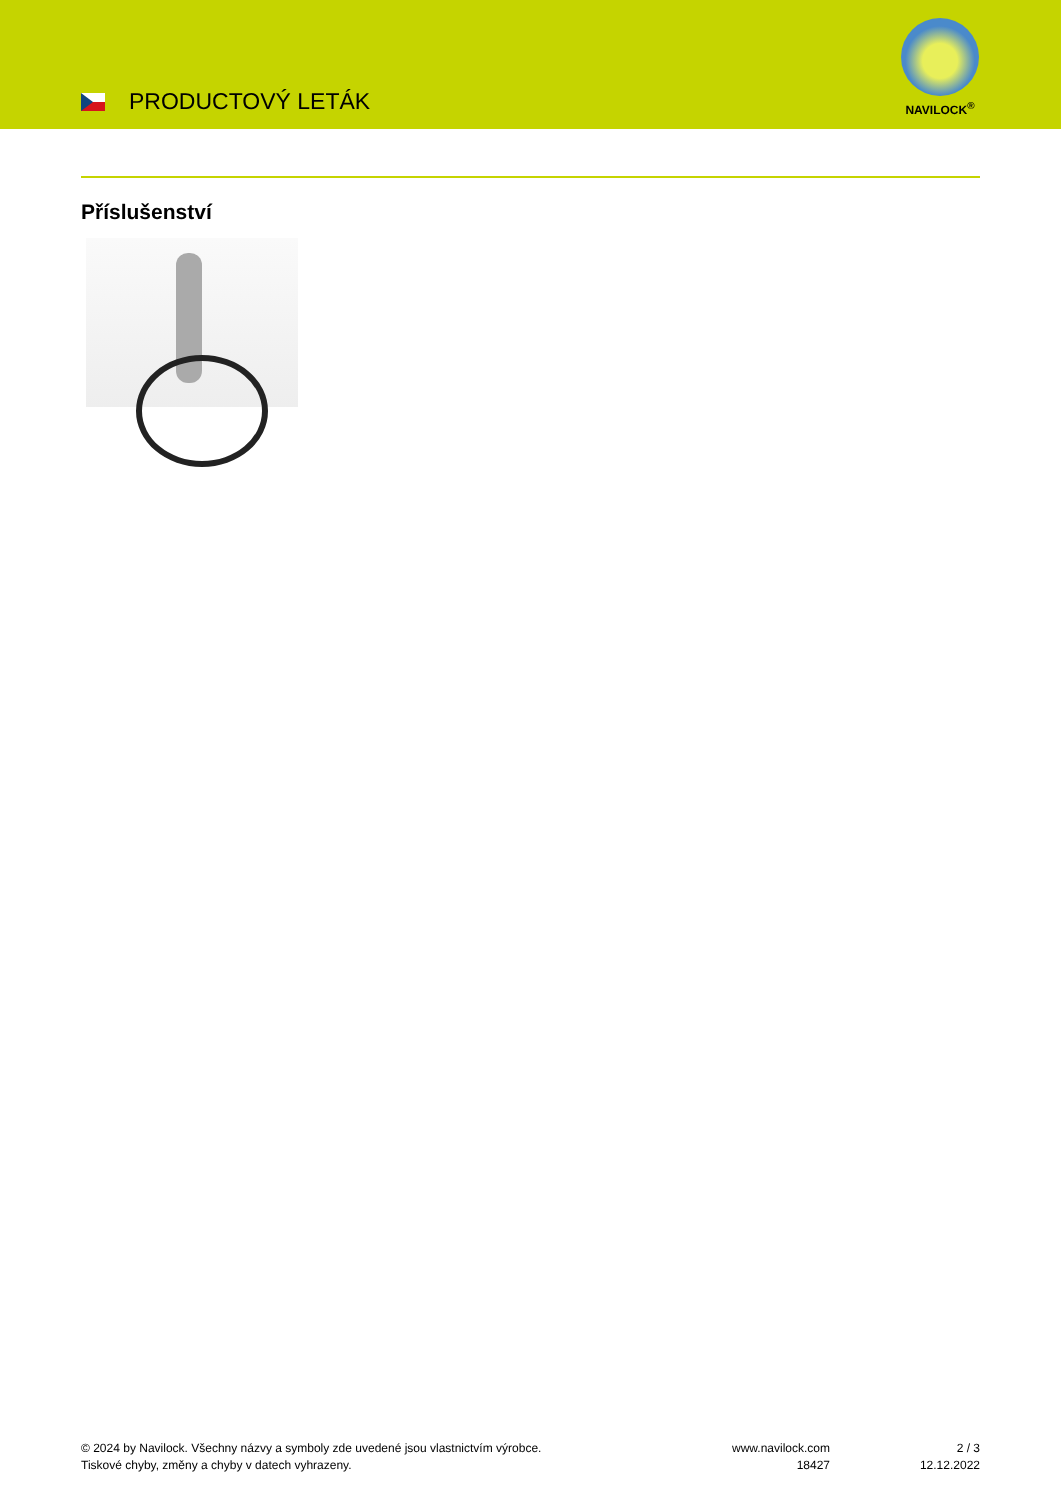PRODUCTOVÝ LETÁK
NAVILOCK<sup>®</sup>
Příslušenství
© 2024 by Navilock. Všechny názvy a symboly zde uvedené jsou vlastnictvím výrobce.
Tiskové chyby, změny a chyby v datech vyhrazeny.
www.navilock.com
18427
2 / 3
12.12.2022